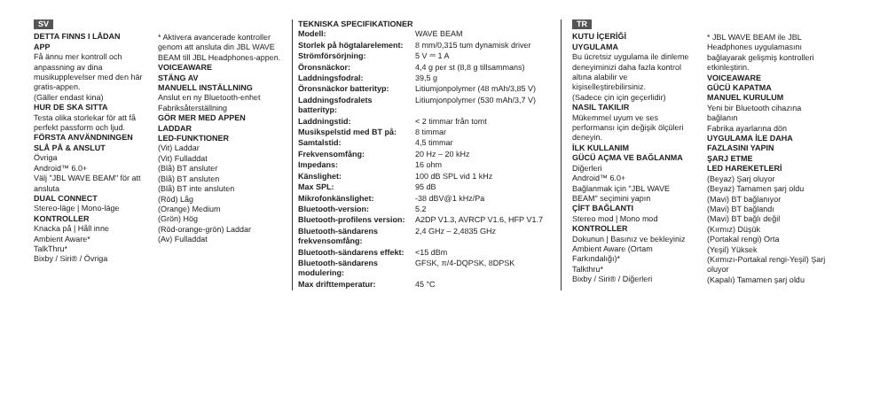SV
DETTA FINNS I LÅDAN
APP
Få ännu mer kontroll och anpassning av dina musikupplevelser med den här gratis-appen.
(Gäller endast kina)
HUR DE SKA SITTA
Testa olika storlekar för att få perfekt passform och ljud.
FÖRSTA ANVÄNDNINGEN
SLÅ PÅ & ANSLUT
Övriga
Android™ 6.0+
Välj "JBL WAVE BEAM" för att ansluta
DUAL CONNECT
Stereo-läge | Mono-läge
KONTROLLER
Knacka på | Håll inne
Ambient Aware*
TalkThru*
Bixby / Siri® / Övriga
* Aktivera avancerade kontroller genom att ansluta din JBL WAVE BEAM till JBL Headphones-appen.
VOICEAWARE
STÄNG AV
MANUELL INSTÄLLNING
Anslut en ny Bluetooth-enhet
Fabriksåterställning
GÖR MER MED APPEN
LADDAR
LED-FUNKTIONER
(Vit) Laddar
(Vit) Fulladdat
(Blå) BT ansluter
(Blå) BT ansluten
(Blå) BT inte ansluten
(Röd) Låg
(Orange) Medium
(Grön) Hög
(Röd-orange-grön) Laddar
(Av) Fulladdat
TEKNISKA SPECIFIKATIONER
| Modell: | WAVE BEAM |
| Storlek på högtalarelement: | 8 mm/0,315 tum dynamisk driver |
| Strömförsörjning: | 5 V ⎓ 1 A |
| Öronsnäckor: | 4,4 g per st (8,8 g tillsammans) |
| Laddningsfodral: | 39,5 g |
| Öronsnäckor batterityp: | Litiumjonpolymer (48 mAh/3,85 V) |
| Laddningsfodralets batterityp: | Litiumjonpolymer (530 mAh/3,7 V) |
| Laddningstid: | < 2 timmar från tomt |
| Musikspelstid med BT på: | 8 timmar |
| Samtalstid: | 4,5 timmar |
| Frekvensomfång: | 20 Hz – 20 kHz |
| Impedans: | 16 ohm |
| Känslighet: | 100 dB SPL vid 1 kHz |
| Max SPL: | 95 dB |
| Mikrofonkänslighet: | -38 dBV@1 kHz/Pa |
| Bluetooth-version: | 5.2 |
| Bluetooth-profilens version: | A2DP V1.3, AVRCP V1.6, HFP V1.7 |
| Bluetooth-sändarens frekvensomfång: | 2,4 GHz – 2,4835 GHz |
| Bluetooth-sändarens effekt: | <15 dBm |
| Bluetooth-sändarens modulering: | GFSK, π/4-DQPSK, 8DPSK |
| Max drifttemperatur: | 45 °C |
TR
KUTU İÇERİĞİ
UYGULAMA
Bu ücretsiz uygulama ile dinleme deneyiminizi daha fazla kontrol altına alabilir ve kişiselleştirebilirsiniz.
(Sadece çin için geçerlidir)
NASIL TAKILIR
Mükemmel uyum ve ses performansı için değişik ölçüleri deneyin.
İLK KULLANIM
GÜCÜ AÇMA VE BAĞLANMA
Diğerleri
Android™ 6.0+
Bağlanmak için "JBL WAVE BEAM" seçimini yapın
ÇİFT BAĞLANTI
Stereo mod | Mono mod
KONTROLLER
Dokunun | Basınız ve bekleyiniz
Ambient Aware (Ortam Farkındalığı)*
Talkthru*
Bixby / Siri® / Diğerleri
* JBL WAVE BEAM ile JBL Headphones uygulamasını bağlayarak gelişmiş kontrolleri etkinleştirin.
VOICEAWARE
GÜCÜ KAPATMA
MANUEL KURULUM
Yeni bir Bluetooth cihazına bağlanın
Fabrika ayarlarına dön
UYGULAMA İLE DAHA FAZLASINI YAPIN
ŞARJ ETME
LED HAREKETLERİ
(Beyaz) Şarj oluyor
(Beyaz) Tamamen şarj oldu
(Mavi) BT bağlanıyor
(Mavi) BT bağlandı
(Mavi) BT bağlı değil
(Kırmız) Düşük
(Portakal rengi) Orta
(Yeşil) Yüksek
(Kırmızı-Portakal rengi-Yeşil) Şarj oluyor
(Kapalı) Tamamen şarj oldu